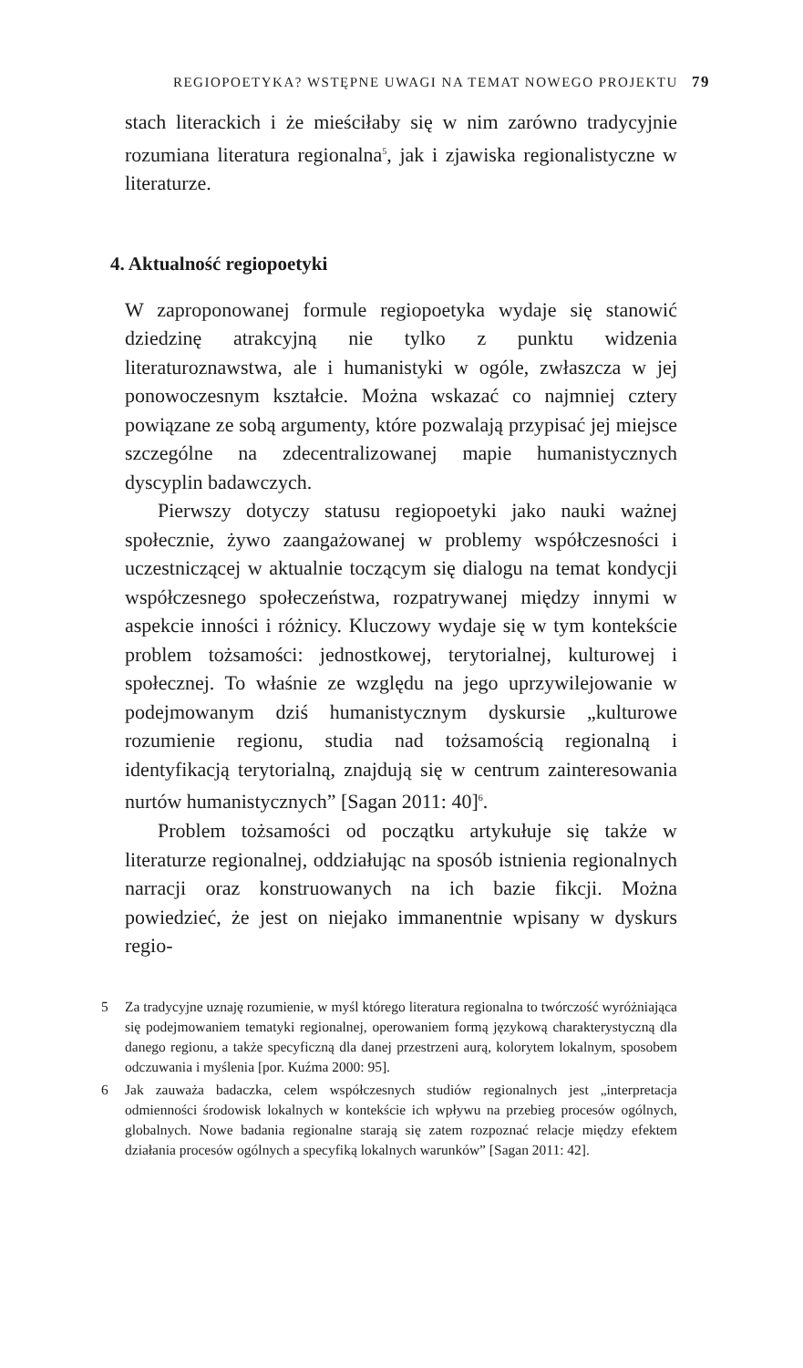REGIOPOETYKA? WSTĘPNE UWAGI NA TEMAT NOWEGO PROJEKTU 79
stach literackich i że mieściłaby się w nim zarówno tradycyjnie rozumiana literatura regionalna<sup>5</sup>, jak i zjawiska regionalistyczne w literaturze.
4. Aktualność regiopoetyki
W zaproponowanej formule regiopoetyka wydaje się stanowić dziedzinę atrakcyjną nie tylko z punktu widzenia literaturoznawstwa, ale i humanistyki w ogóle, zwłaszcza w jej ponowoczesnym kształcie. Można wskazać co najmniej cztery powiązane ze sobą argumenty, które pozwalają przypisać jej miejsce szczególne na zdecentralizowanej mapie humanistycznych dyscyplin badawczych.
Pierwszy dotyczy statusu regiopoetyki jako nauki ważnej społecznie, żywo zaangażowanej w problemy współczesności i uczestniczącej w aktualnie toczącym się dialogu na temat kondycji współczesnego społeczeństwa, rozpatrywanej między innymi w aspekcie inności i różnicy. Kluczowy wydaje się w tym kontekście problem tożsamości: jednostkowej, terytorialnej, kulturowej i społecznej. To właśnie ze względu na jego uprzywilejowanie w podejmowanym dziś humanistycznym dyskursie „kulturowe rozumienie regionu, studia nad tożsamością regionalną i identyfikacją terytorialną, znajdują się w centrum zainteresowania nurtów humanistycznych” [Sagan 2011: 40]<sup>6</sup>.
Problem tożsamości od początku artykułuje się także w literaturze regionalnej, oddziałując na sposób istnienia regionalnych narracji oraz konstruowanych na ich bazie fikcji. Można powiedzieć, że jest on niejako immanentnie wpisany w dyskurs regio-
5
Za tradycyjne uznaję rozumienie, w myśl którego literatura regionalna to twórczość wyróżniająca się podejmowaniem tematyki regionalnej, operowaniem formą językową charakterystyczną dla danego regionu, a także specyficzną dla danej przestrzeni aurą, kolorytem lokalnym, sposobem odczuwania i myślenia [por. Kuźma 2000: 95].
6
Jak zauważa badaczka, celem współczesnych studiów regionalnych jest „interpretacja odmienności środowisk lokalnych w kontekście ich wpływu na przebieg procesów ogólnych, globalnych. Nowe badania regionalne starają się zatem rozpoznać relacje między efektem działania procesów ogólnych a specyfiką lokalnych warunków” [Sagan 2011: 42].